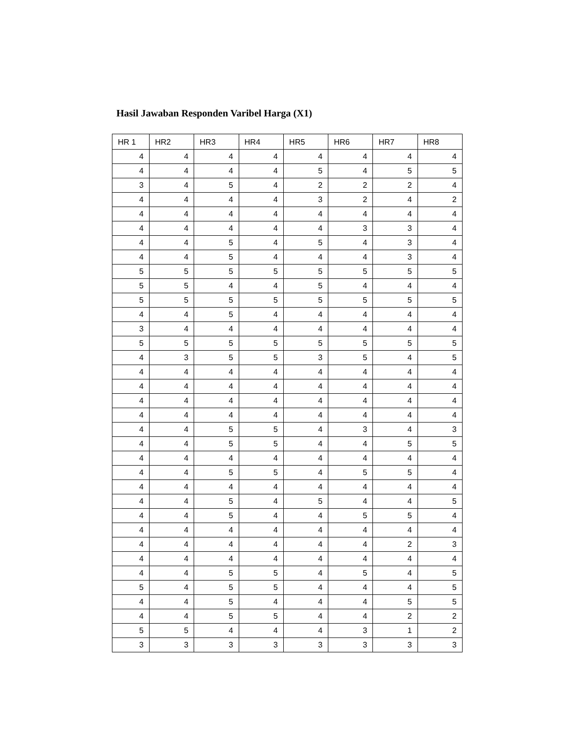Hasil Jawaban Responden Varibel Harga (X1)
| HR 1 | HR2 | HR3 | HR4 | HR5 | HR6 | HR7 | HR8 |
| --- | --- | --- | --- | --- | --- | --- | --- |
| 4 | 4 | 4 | 4 | 4 | 4 | 4 | 4 |
| 4 | 4 | 4 | 4 | 5 | 4 | 5 | 5 |
| 3 | 4 | 5 | 4 | 2 | 2 | 2 | 4 |
| 4 | 4 | 4 | 4 | 3 | 2 | 4 | 2 |
| 4 | 4 | 4 | 4 | 4 | 4 | 4 | 4 |
| 4 | 4 | 4 | 4 | 4 | 3 | 3 | 4 |
| 4 | 4 | 5 | 4 | 5 | 4 | 3 | 4 |
| 4 | 4 | 5 | 4 | 4 | 4 | 3 | 4 |
| 5 | 5 | 5 | 5 | 5 | 5 | 5 | 5 |
| 5 | 5 | 4 | 4 | 5 | 4 | 4 | 4 |
| 5 | 5 | 5 | 5 | 5 | 5 | 5 | 5 |
| 4 | 4 | 5 | 4 | 4 | 4 | 4 | 4 |
| 3 | 4 | 4 | 4 | 4 | 4 | 4 | 4 |
| 5 | 5 | 5 | 5 | 5 | 5 | 5 | 5 |
| 4 | 3 | 5 | 5 | 3 | 5 | 4 | 5 |
| 4 | 4 | 4 | 4 | 4 | 4 | 4 | 4 |
| 4 | 4 | 4 | 4 | 4 | 4 | 4 | 4 |
| 4 | 4 | 4 | 4 | 4 | 4 | 4 | 4 |
| 4 | 4 | 4 | 4 | 4 | 4 | 4 | 4 |
| 4 | 4 | 5 | 5 | 4 | 3 | 4 | 3 |
| 4 | 4 | 5 | 5 | 4 | 4 | 5 | 5 |
| 4 | 4 | 4 | 4 | 4 | 4 | 4 | 4 |
| 4 | 4 | 5 | 5 | 4 | 5 | 5 | 4 |
| 4 | 4 | 4 | 4 | 4 | 4 | 4 | 4 |
| 4 | 4 | 5 | 4 | 5 | 4 | 4 | 5 |
| 4 | 4 | 5 | 4 | 4 | 5 | 5 | 4 |
| 4 | 4 | 4 | 4 | 4 | 4 | 4 | 4 |
| 4 | 4 | 4 | 4 | 4 | 4 | 2 | 3 |
| 4 | 4 | 4 | 4 | 4 | 4 | 4 | 4 |
| 4 | 4 | 5 | 5 | 4 | 5 | 4 | 5 |
| 5 | 4 | 5 | 5 | 4 | 4 | 4 | 5 |
| 4 | 4 | 5 | 4 | 4 | 4 | 5 | 5 |
| 4 | 4 | 5 | 5 | 4 | 4 | 2 | 2 |
| 5 | 5 | 4 | 4 | 4 | 3 | 1 | 2 |
| 3 | 3 | 3 | 3 | 3 | 3 | 3 | 3 |